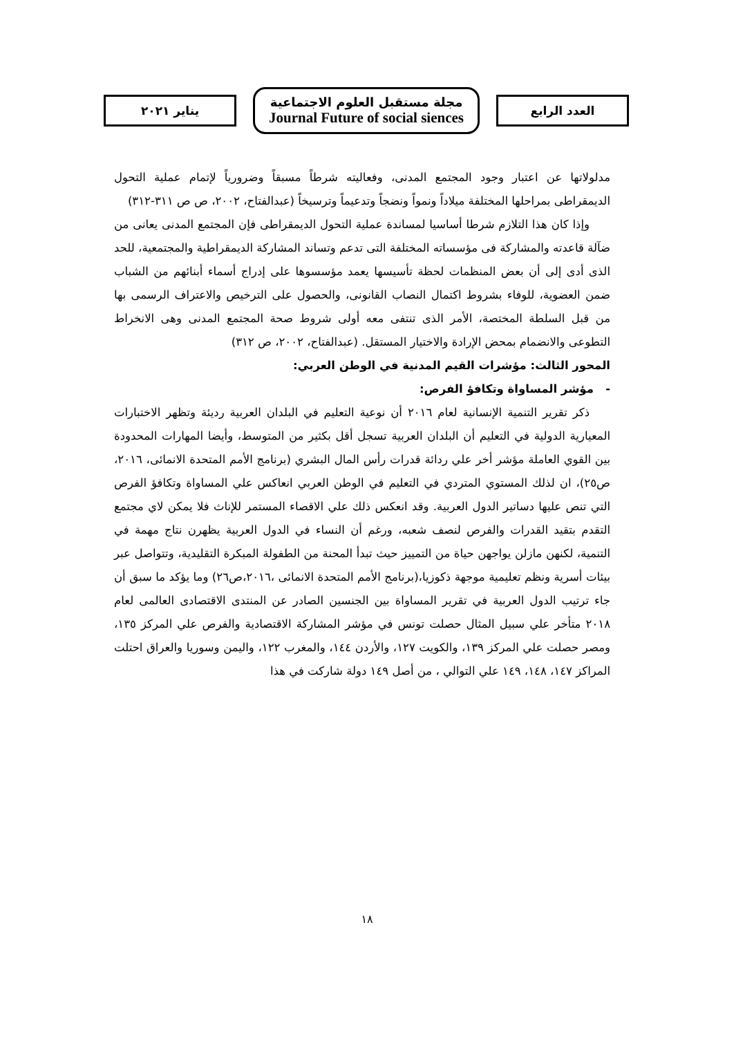العدد الرابع
مجلة مستقبل العلوم الاجتماعية
Journal Future of social siences
يناير ٢٠٢١
مدلولاتها عن اعتبار وجود المجتمع المدنى، وفعاليته شرطاً مسبقاً وضرورياً لإتمام عملية التحول الديمقراطى بمراحلها المختلفة ميلاداً ونمواً ونضجاً وتدعيماً وترسيخاً (عبدالفتاح، ٢٠٠٢، ص ص ٣١١-٣١٢)
وإذا كان هذا التلازم شرطا أساسيا لمساندة عملية التحول الديمقراطى فإن المجتمع المدنى يعانى من ضآلة قاعدته والمشاركة فى مؤسساته المختلفة التى تدعم وتساند المشاركة الديمقراطية والمجتمعية، للحد الذى أدى إلى أن بعض المنظمات لحظة تأسيسها يعمد مؤسسوها على إدراج أسماء أبنائهم من الشباب ضمن العضوية، للوفاء بشروط اكتمال النصاب القانونى، والحصول على الترخيص والاعتراف الرسمى بها من قبل السلطة المختصة، الأمر الذى تنتفى معه أولى شروط صحة المجتمع المدنى وهى الانخراط التطوعى والانضمام بمحض الإرادة والاختيار المستقل. (عبدالفتاح، ٢٠٠٢، ص ٣١٢)
المحور الثالث: مؤشرات القيم المدنية في الوطن العربي:
- مؤشر المساواة وتكافؤ الفرص:
ذكر تقرير التنمية الإنسانية لعام ٢٠١٦ أن نوعية التعليم في البلدان العربية رديئة وتظهر الاختبارات المعيارية الدولية في التعليم أن البلدان العربية تسجل أقل بكثير من المتوسط، وأيضا المهارات المحدودة بين القوي العاملة مؤشر أخر علي ردائة قدرات رأس المال البشري (برنامج الأمم المتحدة الانمائى، ٢٠١٦، ص٢٥)، ان لذلك المستوي المتردي في التعليم في الوطن العربي انعاكس علي المساواة وتكافؤ الفرص التي تنص عليها دساتير الدول العربية. وقد انعكس ذلك علي الاقصاء المستمر للإناث فلا يمكن لاي مجتمع التقدم بتقيد القدرات والفرص لنصف شعبه، ورغم أن النساء في الدول العربية يظهرن نتاج مهمة في التنمية، لكنهن مازلن يواجهن حياة من التمييز حيث تبدأ المحنة من الطفولة المبكرة التقليدية، وتتواصل عبر بيئات أسرية ونظم تعليمية موجهة ذكوزيا،(برنامج الأمم المتحدة الانمائى ،٢٠١٦،ص٢٦) وما يؤكد ما سبق أن جاء ترتيب الدول العربية في تقرير المساواة بين الجنسين الصادر عن المنتدى الاقتصادى العالمى لعام ٢٠١٨ متأخر علي سبيل المثال حصلت تونس في مؤشر المشاركة الاقتصادية والفرص علي المركز ١٣٥، ومصر حصلت علي المركز ١٣٩، والكويت ١٢٧، والأردن ١٤٤، والمغرب ١٢٢، واليمن وسوريا والعراق احتلت المراكز ١٤٧، ١٤٨، ١٤٩ علي التوالي ، من أصل ١٤٩ دولة شاركت في هذا
١٨